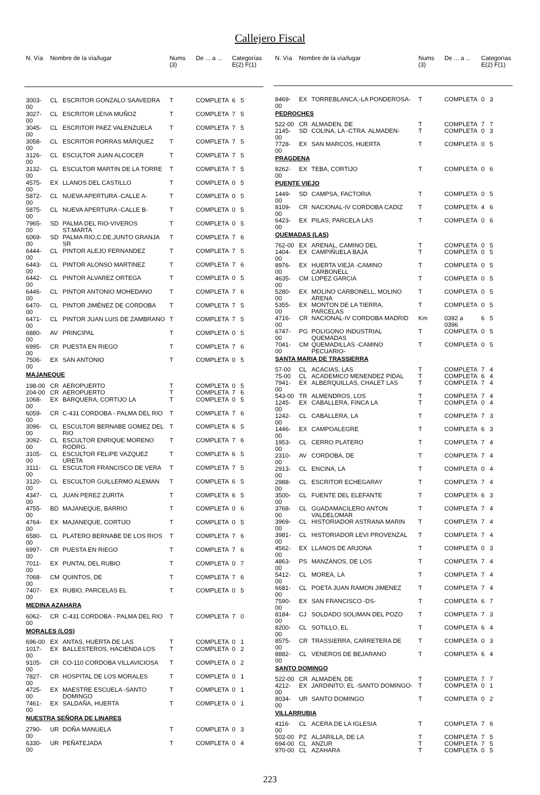Callejero Fiscal
| N. Vía | Nombre de la vía/lugar | | Nums (3) | De ... a ... | Categorías E(2) F(1) |
| --- | --- | --- | --- | --- | --- |
| 3003-00 | CL | ESCRITOR GONZALO SAAVEDRA | T | COMPLETA | 6 5 |
| 3027-00 | CL | ESCRITOR LEIVA MUÑOZ | T | COMPLETA | 7 5 |
| 3045-00 | CL | ESCRITOR PAEZ VALENZUELA | T | COMPLETA | 7 5 |
| 3058-00 | CL | ESCRITOR PORRAS MÁRQUEZ | T | COMPLETA | 7 5 |
| 3126-00 | CL | ESCULTOR JUAN ALCOCER | T | COMPLETA | 7 5 |
| 3132-00 | CL | ESCULTOR MARTIN DE LA TORRE | T | COMPLETA | 7 5 |
| 4575-00 | EX | LLANOS DEL CASTILLO | T | COMPLETA | 0 5 |
| 5872-00 | CL | NUEVA APERTURA -CALLE A- | T | COMPLETA | 0 5 |
| 5875-00 | CL | NUEVA APERTURA -CALLE B- | T | COMPLETA | 0 5 |
| 7965-00 | SD | PALMA DEL RIO-VIVEROS ST.MARTA | T | COMPLETA | 0 5 |
| 6069-00 | SD | PALMA RIO,C.DE.JUNTO GRANJA SR | T | COMPLETA | 7 6 |
| 6444-00 | CL | PINTOR ALEJO FERNANDEZ | T | COMPLETA | 7 5 |
| 6443-00 | CL | PINTOR ALONSO MARTINEZ | T | COMPLETA | 7 6 |
| 6442-00 | CL | PINTOR ALVAREZ ORTEGA | T | COMPLETA | 0 5 |
| 6446-00 | CL | PINTOR ANTONIO MOHEDANO | T | COMPLETA | 7 6 |
| 6470-00 | CL | PINTOR JIMÉNEZ DE CÓRDOBA | T | COMPLETA | 7 5 |
| 6471-00 | CL | PINTOR JUAN LUIS DE ZAMBRANO | T | COMPLETA | 7 5 |
| 6880-00 | AV | PRINCIPAL | T | COMPLETA | 0 5 |
| 6995-00 | CR | PUESTA EN RIEGO | T | COMPLETA | 7 6 |
| 7506-00 | EX | SAN ANTONIO | T | COMPLETA | 0 5 |
| MAJANEQUE | | | | | |
| 198-00 | CR | AEROPUERTO | T | COMPLETA | 0 5 |
| 204-00 | CR | AEROPUERTO | T | COMPLETA | 7 6 |
| 1068-00 | EX | BARQUERA, CORTIJO LA | T | COMPLETA | 0 5 |
| 6059-00 | CR | C-431 CORDOBA - PALMA DEL RIO | T | COMPLETA | 7 6 |
| 3096-00 | CL | ESCULTOR BERNABE GOMEZ DEL RIO | T | COMPLETA | 6 5 |
| 3092-00 | CL | ESCULTOR ENRIQUE MORENO RODRG. | T | COMPLETA | 7 6 |
| 3105-00 | CL | ESCULTOR FELIPE VAZQUEZ URETA | T | COMPLETA | 6 5 |
| 3111-00 | CL | ESCULTOR FRANCISCO DE VERA | T | COMPLETA | 7 5 |
| 3120-00 | CL | ESCULTOR GUILLERMO ALEMAN | T | COMPLETA | 6 5 |
| 4347-00 | CL | JUAN PEREZ ZURITA | T | COMPLETA | 6 5 |
| 4755-00 | BD | MAJANEQUE, BARRIO | T | COMPLETA | 0 6 |
| 4764-00 | EX | MAJANEQUE, CORTIJO | T | COMPLETA | 0 5 |
| 6580-00 | CL | PLATERO BERNABE DE LOS RIOS | T | COMPLETA | 7 6 |
| 6997-00 | CR | PUESTA EN RIEGO | T | COMPLETA | 7 6 |
| 7011-00 | EX | PUNTAL DEL RUBIO | T | COMPLETA | 0 7 |
| 7068-00 | CM | QUINTOS, DE | T | COMPLETA | 7 6 |
| 7407-00 | EX | RUBIO, PARCELAS EL | T | COMPLETA | 0 5 |
| MEDINA AZAHARA | | | | | |
| 6062-00 | CR | C-431 CORDOBA - PALMA DEL RIO | T | COMPLETA | 7 0 |
| MORALES (LOS) | | | | | |
| 696-00 | EX | ANTAS, HUERTA DE LAS | T | COMPLETA | 0 1 |
| 1017-00 | EX | BALLESTEROS, HACIENDA LOS | T | COMPLETA | 0 2 |
| 9105-00 | CR | CO-110 CORDOBA VILLAVICIOSA | T | COMPLETA | 0 2 |
| 7827-00 | CR | HOSPITAL DE LOS MORALES | T | COMPLETA | 0 1 |
| 4725-00 | EX | MAESTRE ESCUELA -SANTO DOMINGO | T | COMPLETA | 0 1 |
| 7461-00 | EX | SALDAÑA, HUERTA | T | COMPLETA | 0 1 |
| NUESTRA SEÑORA DE LINARES | | | | | |
| 2790-00 | UR | DOÑA MANUELA | T | COMPLETA | 0 3 |
| 6330-00 | UR | PEÑATEJADA | T | COMPLETA | 0 4 |
| N. Vía | Nombre de la vía/lugar | | Nums (3) | De ... a ... | Categorías E(2) F(1) |
| --- | --- | --- | --- | --- | --- |
| 8469-00 | EX | TORREBLANCA,-LA PONDEROSA- | T | COMPLETA | 0 3 |
| PEDROCHES | | | | | |
| 522-00 | CR | ALMADEN, DE | T | COMPLETA | 7 7 |
| 2145-00 | SD | COLINA, LA -CTRA. ALMADEN- | T | COMPLETA | 0 3 |
| 7728-00 | EX | SAN MARCOS, HUERTA | T | COMPLETA | 0 5 |
| PRAGDENA | | | | | |
| 8262-00 | EX | TEBA, CORTIJO | T | COMPLETA | 0 6 |
| PUENTE VIEJO | | | | | |
| 1449-00 | SD | CAMPSA, FACTORIA | T | COMPLETA | 0 5 |
| 8109-00 | CR | NACIONAL-IV CORDOBA CADIZ | T | COMPLETA | 4 6 |
| 6423-00 | EX | PILAS, PARCELA LAS | T | COMPLETA | 0 6 |
| QUEMADAS (LAS) | | | | | |
| 762-00 | EX | ARENAL, CAMINO DEL | T | COMPLETA | 0 5 |
| 1404-00 | EX | CAMPIÑUELA BAJA | T | COMPLETA | 0 5 |
| 8976-00 | EX | HUERTA VIEJA -CAMINO CARBONELL | T | COMPLETA | 0 5 |
| 4635-00 | CM | LOPEZ GARCIA | T | COMPLETA | 0 5 |
| 5280-00 | EX | MOLINO CARBONELL, MOLINO ARENA | T | COMPLETA | 0 5 |
| 5355-00 | EX | MONTON DE LA TIERRA, PARCELAS | T | COMPLETA | 0 5 |
| 4716-00 | CR | NACIONAL-IV CORDOBA MADRID | Km | 0392 a 0396 | 6 5 |
| 6747-00 | PG | POLIGONO INDUSTRIAL QUEMADAS | T | COMPLETA | 0 5 |
| 7041-00 | CM | QUEMADILLAS -CAMINO PECUARIO- | T | COMPLETA | 0 5 |
| SANTA MARIA DE TRASSIERRA | | | | | |
| 57-00 | CL | ACACIAS, LAS | T | COMPLETA | 7 4 |
| 75-00 | CL | ACADEMICO MENENDEZ PIDAL | T | COMPLETA | 6 4 |
| 7941-00 | EX | ALBERQUILLAS, CHALET LAS | T | COMPLETA | 7 4 |
| 543-00 | TR | ALMENDROS, LOS | T | COMPLETA | 7 4 |
| 1245-00 | EX | CABALLERA, FINCA LA | T | COMPLETA | 0 4 |
| 1242-00 | CL | CABALLERA, LA | T | COMPLETA | 7 3 |
| 1446-00 | EX | CAMPOALEGRE | T | COMPLETA | 6 3 |
| 1953-00 | CL | CERRO PLATERO | T | COMPLETA | 7 4 |
| 2310-00 | AV | CORDOBA, DE | T | COMPLETA | 7 4 |
| 2913-00 | CL | ENCINA, LA | T | COMPLETA | 0 4 |
| 2988-00 | CL | ESCRITOR ECHEGARAY | T | COMPLETA | 7 4 |
| 3500-00 | CL | FUENTE DEL ELEFANTE | T | COMPLETA | 6 3 |
| 3768-00 | CL | GUADAMACILERO ANTON VALDELOMAR | T | COMPLETA | 7 4 |
| 3969-00 | CL | HISTORIADOR ASTRANA MARIN | T | COMPLETA | 7 4 |
| 3981-00 | CL | HISTORIADOR LEVI PROVENZAL | T | COMPLETA | 7 4 |
| 4562-00 | EX | LLANOS DE ARJONA | T | COMPLETA | 0 3 |
| 4863-00 | PS | MANZANOS, DE LOS | T | COMPLETA | 7 4 |
| 5412-00 | CL | MOREA, LA | T | COMPLETA | 7 4 |
| 6681-00 | CL | POETA JUAN RAMON JIMENEZ | T | COMPLETA | 7 4 |
| 7590-00 | EX | SAN FRANCISCO -DS- | T | COMPLETA | 6 7 |
| 8184-00 | CJ | SOLDADO SOLIMAN DEL POZO | T | COMPLETA | 7 3 |
| 8200-00 | CL | SOTILLO, EL | T | COMPLETA | 6 4 |
| 8575-00 | CR | TRASSIERRA, CARRETERA DE | T | COMPLETA | 0 3 |
| 8882-00 | CL | VENEROS DE BEJARANO | T | COMPLETA | 6 4 |
| SANTO DOMINGO | | | | | |
| 522-00 | CR | ALMADEN, DE | T | COMPLETA | 7 7 |
| 4212-00 | EX | JARDINITO, EL -SANTO DOMINGO- | T | COMPLETA | 0 1 |
| 8034-00 | UR | SANTO DOMINGO | T | COMPLETA | 0 2 |
| VILLARRUBIA | | | | | |
| 4116-00 | CL | ACERA DE LA IGLESIA | T | COMPLETA | 7 6 |
| 502-00 | PZ | ALJARILLA, DE LA | T | COMPLETA | 7 5 |
| 694-00 | CL | ANZUR | T | COMPLETA | 7 5 |
| 970-00 | CL | AZAHARA | T | COMPLETA | 0 5 |
223